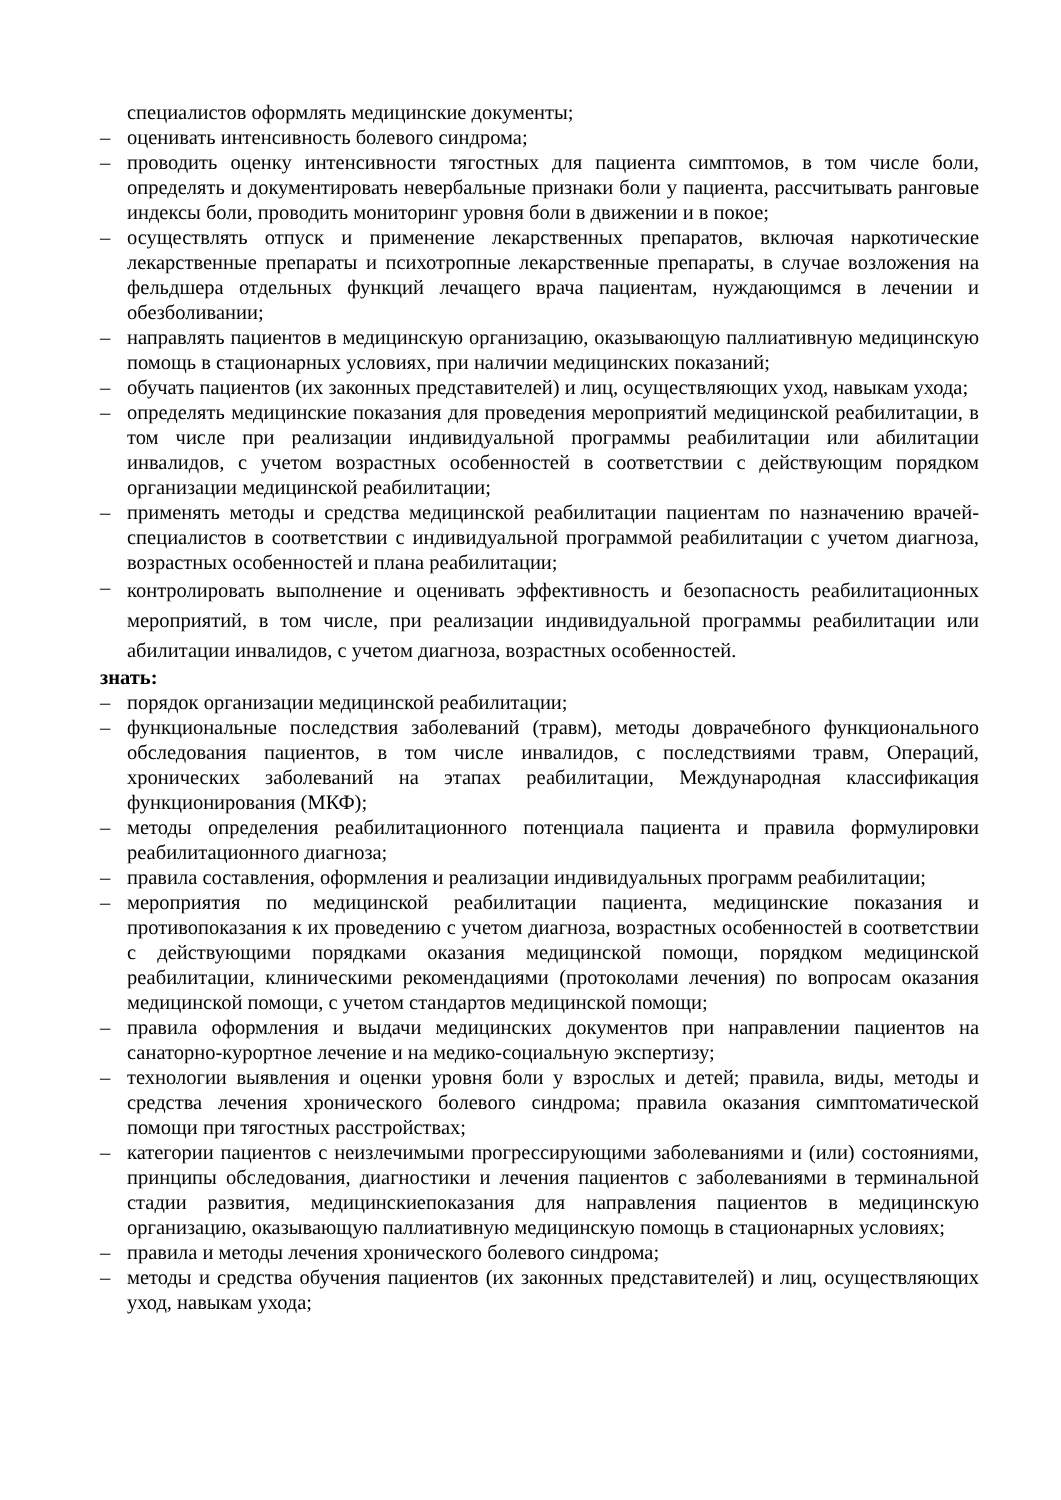специалистов оформлять медицинские документы;
– оценивать интенсивность болевого синдрома;
– проводить оценку интенсивности тягостных для пациента симптомов, в том числе боли, определять и документировать невербальные признаки боли у пациента, рассчитывать ранговые индексы боли, проводить мониторинг уровня боли в движении и в покое;
– осуществлять отпуск и применение лекарственных препаратов, включая наркотические лекарственные препараты и психотропные лекарственные препараты, в случае возложения на фельдшера отдельных функций лечащего врача пациентам, нуждающимся в лечении и обезболивании;
– направлять пациентов в медицинскую организацию, оказывающую паллиативную медицинскую помощь в стационарных условиях, при наличии медицинских показаний;
– обучать пациентов (их законных представителей) и лиц, осуществляющих уход, навыкам ухода;
– определять медицинские показания для проведения мероприятий медицинской реабилитации, в том числе при реализации индивидуальной программы реабилитации или абилитации инвалидов, с учетом возрастных особенностей в соответствии с действующим порядком организации медицинской реабилитации;
– применять методы и средства медицинской реабилитации пациентам по назначению врачей-специалистов в соответствии с индивидуальной программой реабилитации с учетом диагноза, возрастных особенностей и плана реабилитации;
– контролировать выполнение и оценивать эффективность и безопасность реабилитационных мероприятий, в том числе, при реализации индивидуальной программы реабилитации или абилитации инвалидов, с учетом диагноза, возрастных особенностей.
знать:
– порядок организации медицинской реабилитации;
– функциональные последствия заболеваний (травм), методы доврачебного функционального обследования пациентов, в том числе инвалидов, с последствиями травм, Операций, хронических заболеваний на этапах реабилитации, Международная классификация функционирования (МКФ);
– методы определения реабилитационного потенциала пациента и правила формулировки реабилитационного диагноза;
– правила составления, оформления и реализации индивидуальных программ реабилитации;
– мероприятия по медицинской реабилитации пациента, медицинские показания и противопоказания к их проведению с учетом диагноза, возрастных особенностей в соответствии с действующими порядками оказания медицинской помощи, порядком медицинской реабилитации, клиническими рекомендациями (протоколами лечения) по вопросам оказания медицинской помощи, с учетом стандартов медицинской помощи;
– правила оформления и выдачи медицинских документов при направлении пациентов на санаторно-курортное лечение и на медико-социальную экспертизу;
– технологии выявления и оценки уровня боли у взрослых и детей; правила, виды, методы и средства лечения хронического болевого синдрома; правила оказания симптоматической помощи при тягостных расстройствах;
– категории пациентов с неизлечимыми прогрессирующими заболеваниями и (или) состояниями, принципы обследования, диагностики и лечения пациентов с заболеваниями в терминальной стадии развития, медицинскиепоказания для направления пациентов в медицинскую организацию, оказывающую паллиативную медицинскую помощь в стационарных условиях;
– правила и методы лечения хронического болевого синдрома;
– методы и средства обучения пациентов (их законных представителей) и лиц, осуществляющих уход, навыкам ухода;